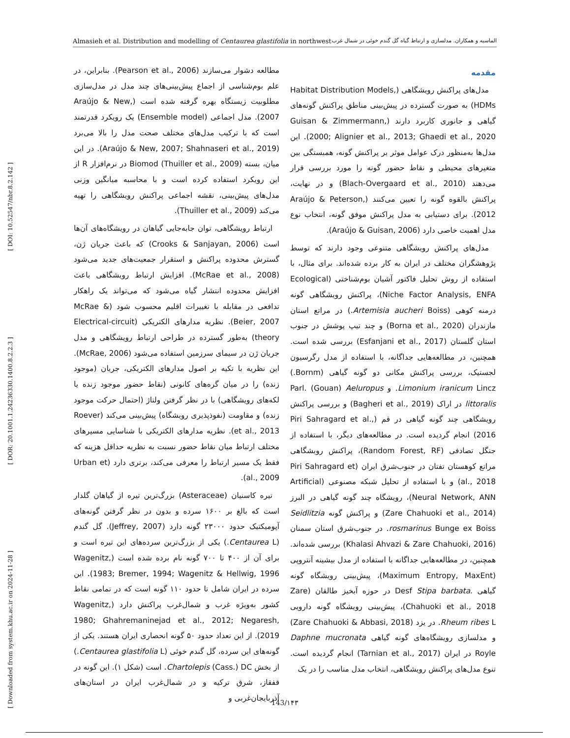Almasieh et al. Distribution and modelling of Centaurea glastifolia in northwest الماسیه و همکاران. مدلسازی و ارتباط گیاه گل گندم خوئی در شمال غرب
مقدمه
مدل‌های پراکنش رویشگاهی (Habitat Distribution Models, HDMs) به صورت گسترده در پیش‌بینی مناطق پراکنش گونه‌های گیاهی و جانوری کاربرد دارند (Guisan & Zimmermann, 2000; Alignier et al., 2013; Ghaedi et al., 2020). این مدل‌ها به‌منظور درک عوامل موثر بر پراکنش گونه، همبستگی بین متغیرهای محیطی و نقاط حضور گونه را مورد بررسی قرار می‌دهند (Blach-Overgaard et al., 2010) و در نهایت، پراکنش بالقوه گونه را تعیین می‌کنند (Araújo & Peterson, 2012). برای دستیابی به مدل پراکنش موفق گونه، انتخاب نوع مدل اهمیت خاصی دارد (Araújo & Guisan, 2006).
مدل‌های پراکنش رویشگاهی متنوعی وجود دارند که توسط پژوهشگران مختلف در ایران به کار برده شده‌اند. برای مثال، با استفاده از روش تحلیل فاکتور آشیان بوم‌شناختی (Ecological Niche Factor Analysis, ENFA)، پراکنش رویشگاهی گونه درمنه کوهی (Artemisia aucheri Boiss.) در مراتع استان مازندران (Borna et al., 2020) و چند تیپ پوشش در جنوب استان گلستان (Esfanjani et al., 2017) بررسی شده است. همچنین، در مطالعه‌هایی جداگانه، با استفاده از مدل رگرسیون لجستیک، بررسی پراکنش مکانی دو گونه گیاهی (Bornm.) Limonium iranicum Lincz. و Parl. (Gouan) Aeluropus littoralis در اراک (Bagheri et al., 2019) و بررسی پراکنش رویشگاهی چند گونه گیاهی در قم (Piri Sahragard et al., 2016) انجام گردیده است. در مطالعه‌های دیگر، با استفاده از جنگل تصادفی (Random Forest, RF)، پراکنش رویشگاهی مراتع کوهستان تفتان در جنوب‌شرق ایران (Piri Sahragard et al., 2018) و با استفاده از تحلیل شبکه مصنوعی (Artificial Neural Network, ANN)، رویشگاه چند گونه گیاهی در البرز (Zare Chahuoki et al., 2014) و پراکنش گونه Seidlitzia rosmarinus Bunge ex Boiss. در جنوب‌شرق استان سمنان (Khalasi Ahvazi & Zare Chahuoki, 2016) بررسی شده‌اند. همچنین، در مطالعه‌هایی جداگانه با استفاده از مدل بیشینه آنتروپی (Maximum Entropy, MaxEnt)، پیش‌بینی رویشگاه گونه گیاهی .Desf Stipa barbata در حوزه آبخیز طالقان (Zare Chahuoki et al., 2018)، پیش‌بینی رویشگاه گونه دارویی Rheum ribes L. در یزد (Zare Chahuoki & Abbasi, 2018) و مدلسازی رویشگاه‌های گونه گیاهی Daphne mucronata Royle در ایران (Tarnian et al., 2017) انجام گردیده است. تنوع مدل‌های پراکنش رویشگاهی، انتخاب مدل مناسب را در یک
مطالعه دشوار می‌سازند (Pearson et al., 2006). بنابراین، در علم بوم‌شناسی از اجماع پیش‌بینی‌های چند مدل در مدل‌سازی مطلوبیت زیستگاه بهره گرفته شده است (Araújo & New, 2007). مدل اجماعی (Ensemble model) یک رویکرد قدرتمند است که با ترکیب مدل‌های مختلف صحت مدل را بالا می‌برد (Araújo & New, 2007; Shahnaseri et al., 2019). در این میان، بسته Biomod (Thuiller et al., 2009) در نرم‌افزار R از این رویکرد استفاده کرده است و با محاسبه میانگین وزنی مدل‌های پیش‌بینی، نقشه اجماعی پراکنش رویشگاهی را تهیه می‌کند (Thuiller et al., 2009).
ارتباط رویشگاهی، توان جابه‌جایی گیاهان در رویشگاه‌های آن‌ها است (Crooks & Sanjayan, 2006) که باعث جریان ژن، گسترش محدوده پراکنش و استقرار جمعیت‌های جدید می‌شود (McRae et al., 2008). افزایش ارتباط رویشگاهی باعث افزایش محدوده انتشار گیاه می‌شود که می‌تواند یک راهکار تدافعی در مقابله با تغییرات اقلیم محسوب شود (McRae & Beier, 2007). نظریه مدارهای الکتریکی (Electrical-circuit theory) به‌طور گسترده در طراحی ارتباط رویشگاهی و مدل جریان ژن در سیمای سرزمین استفاده می‌شود (McRae, 2006). این نظریه با تکیه بر اصول مدارهای الکتریکی، جریان (موجود زنده) را در میان گره‌های کانونی (نقاط حضور موجود زنده یا لکه‌های رویشگاهی) با در نظر گرفتن ولتاژ (احتمال حرکت موجود زنده) و مقاومت (نفوذپذیری رویشگاه) پیش‌بینی می‌کند (Roever et al., 2013). نظریه مدارهای الکتریکی با شناسایی مسیرهای مختلف ارتباط میان نقاط حضور نسبت به نظریه حداقل هزینه که فقط یک مسیر ارتباط را معرفی می‌کند، برتری دارد (Urban et al., 2009).
تیره کاسنیان (Asteraceae) بزرگ‌ترین تیره از گیاهان گلدار است که بالغ بر ۱۶۰۰ سرده و بدون در نظر گرفتن گونه‌های آپومیکتیک حدود ۲۳۰۰۰ گونه دارد (Jeffrey, 2007). گل گندم (Centaurea L.) یکی از بزرگ‌ترین سرده‌های این تیره است و برای آن از ۴۰۰ تا ۷۰۰ گونه نام برده شده است (Wagenitz, 1983; Bremer, 1994; Wagenitz & Hellwig, 1996). این سرده در ایران شامل تا حدود ۱۱۰ گونه است که در تمامی نقاط کشور به‌ویژه غرب و شمال‌غرب پراکنش دارد (Wagenitz, 1980; Ghahremaninejad et al., 2012; Negaresh, 2019). از این تعداد حدود ۵۰ گونه انحصاری ایران هستند. یکی از گونه‌های این سرده، گل گندم خوئی (Centaurea glastifolia L.) از بخش Chartolepis (Cass.) DC. است (شکل ۱). این گونه در قفقاز، شرق ترکیه و در شمال‌غرب ایران در استان‌های آذربایجان‌غربی و
[ DOI: 10.52547/nbr.8.2.142 ]
[ DOR: 20.1001.1.24236330.1400.8.2.2.3 ]
[ Downloaded from system.khu.ac.ir on 2024-11-28 ]
143/۱۴۳